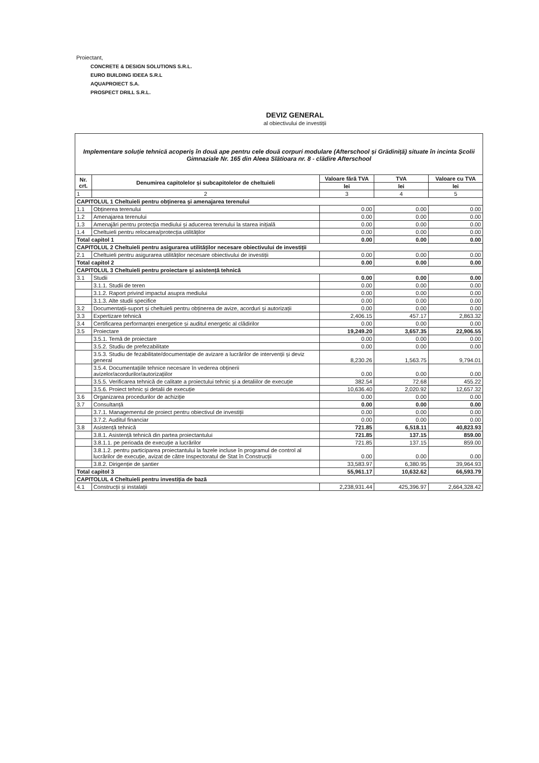Proiectant,
CONCRETE & DESIGN SOLUTIONS S.R.L.
EURO BUILDING IDEEA S.R.L
AQUAPROIECT S.A.
PROSPECT DRILL S.R.L.
DEVIZ GENERAL
al obiectivului de investiții
| Implementare soluție tehnică acoperiș în două ape pentru cele două corpuri modulare (Afterschool și Grădiniță) situate în incinta Școlii Gimnaziale Nr. 165 din Aleea Slătioara nr. 8 - clădire Afterschool | | | | |
| Nr. crt. | Denumirea capitolelor și subcapitolelor de cheltuieli | Valoare fără TVA | TVA | Valoare cu TVA |
| | | lei | lei | lei |
| 1 | 2 | 3 | 4 | 5 |
| CAPITOLUL 1 Cheltuieli pentru obținerea și amenajarea terenului | | | | |
| 1.1 | Obținerea terenului | 0.00 | 0.00 | 0.00 |
| 1.2 | Amenajarea terenului | 0.00 | 0.00 | 0.00 |
| 1.3 | Amenajări pentru protecția mediului și aducerea terenului la starea inițială | 0.00 | 0.00 | 0.00 |
| 1.4 | Cheltuieli pentru relocarea/protecția utilităților | 0.00 | 0.00 | 0.00 |
| Total capitol 1 | | 0.00 | 0.00 | 0.00 |
| CAPITOLUL 2 Cheltuieli pentru asigurarea utilităților necesare obiectivului de investiții | | | | |
| 2.1 | Cheltuieli pentru asigurarea utilităților necesare obiectivului de investiții | 0.00 | 0.00 | 0.00 |
| Total capitol 2 | | 0.00 | 0.00 | 0.00 |
| CAPITOLUL 3 Cheltuieli pentru proiectare și asistență tehnică | | | | |
| 3.1 | Studii | 0.00 | 0.00 | 0.00 |
| | 3.1.1. Studii de teren | 0.00 | 0.00 | 0.00 |
| | 3.1.2. Raport privind impactul asupra mediului | 0.00 | 0.00 | 0.00 |
| | 3.1.3. Alte studii specifice | 0.00 | 0.00 | 0.00 |
| 3.2 | Documentații-suport și cheltuieli pentru obținerea de avize, acorduri și autorizații | 0.00 | 0.00 | 0.00 |
| 3.3 | Expertizare tehnică | 2,406.15 | 457.17 | 2,863.32 |
| 3.4 | Certificarea performanței energetice și auditul energetic al clădirilor | 0.00 | 0.00 | 0.00 |
| 3.5 | Proiectare | 19,249.20 | 3,657.35 | 22,906.55 |
| | 3.5.1. Temă de proiectare | 0.00 | 0.00 | 0.00 |
| | 3.5.2. Studiu de prefezabilitate | 0.00 | 0.00 | 0.00 |
| | 3.5.3. Studiu de fezabilitate/documentație de avizare a lucrărilor de intervenții și deviz general | 8,230.26 | 1,563.75 | 9,794.01 |
| | 3.5.4. Documentațiile tehnice necesare în vederea obținerii avizelor/acordurilor/autorizațiilor | 0.00 | 0.00 | 0.00 |
| | 3.5.5. Verificarea tehnică de calitate a proiectului tehnic și a detaliilor de execuție | 382.54 | 72.68 | 455.22 |
| | 3.5.6. Proiect tehnic și detalii de execuție | 10,636.40 | 2,020.92 | 12,657.32 |
| 3.6 | Organizarea procedurilor de achiziție | 0.00 | 0.00 | 0.00 |
| 3.7 | Consultanță | 0.00 | 0.00 | 0.00 |
| | 3.7.1. Managementul de proiect pentru obiectivul de investiții | 0.00 | 0.00 | 0.00 |
| | 3.7.2. Auditul financiar | 0.00 | 0.00 | 0.00 |
| 3.8 | Asistență tehnică | 721.85 | 6,518.11 | 40,823.93 |
| | 3.8.1. Asistență tehnică din partea proiectantului | 721.85 | 137.15 | 859.00 |
| | 3.8.1.1. pe perioada de execuție a lucrărilor | 721.85 | 137.15 | 859.00 |
| | 3.8.1.2. pentru participarea proiectantului la fazele incluse în programul de control al lucrărilor de execuție, avizat de către Inspectoratul de Stat în Construcții | 0.00 | 0.00 | 0.00 |
| | 3.8.2. Dirigenție de șantier | 33,583.97 | 6,380.95 | 39,964.93 |
| Total capitol 3 | | 55,961.17 | 10,632.62 | 66,593.79 |
| CAPITOLUL 4 Cheltuieli pentru investiția de bază | | | | |
| 4.1 | Construcții și instalații | 2,238,931.44 | 425,396.97 | 2,664,328.42 |